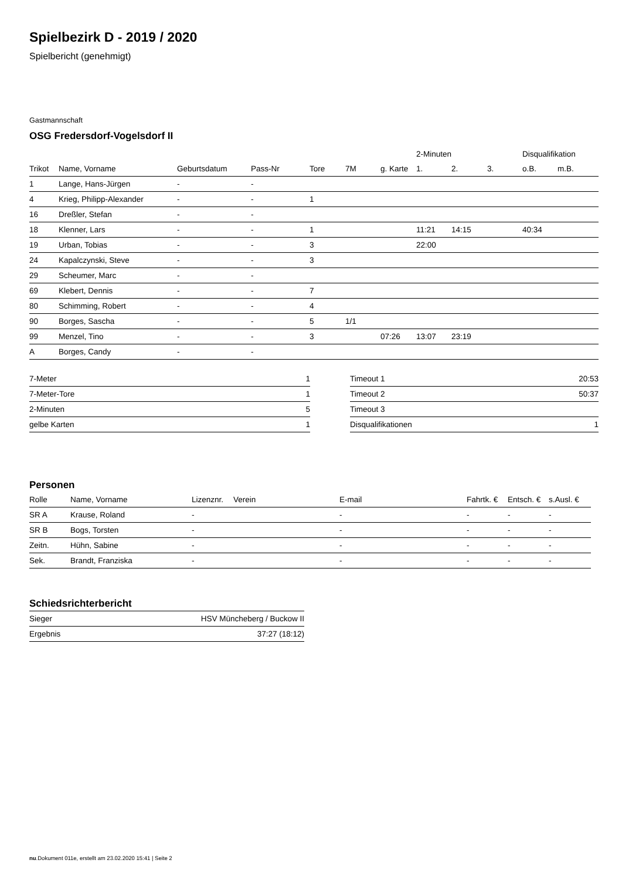Spielbezirk D - 2019 / 2020
Spielbericht (genehmigt)
Gastmannschaft
OSG Fredersdorf-Vogelsdorf II
| | | | | | | | 2-Minuten | | | Disqualifikation | |
| --- | --- | --- | --- | --- | --- | --- | --- | --- | --- | --- | --- |
| Trikot | Name, Vorname | Geburtsdatum | Pass-Nr | Tore | 7M | g. Karte | 1. | 2. | 3. | o.B. | m.B. |
| 1 | Lange, Hans-Jürgen | - | - | | | | | | | | |
| 4 | Krieg, Philipp-Alexander | - | - | 1 | | | | | | | |
| 16 | Dreßler, Stefan | - | - | | | | | | | | |
| 18 | Klenner, Lars | - | - | 1 | | | 11:21 | 14:15 | | 40:34 | |
| 19 | Urban, Tobias | - | - | 3 | | | 22:00 | | | | |
| 24 | Kapalczynski, Steve | - | - | 3 | | | | | | | |
| 29 | Scheumer, Marc | - | - | | | | | | | | |
| 69 | Klebert, Dennis | - | - | 7 | | | | | | | |
| 80 | Schimming, Robert | - | - | 4 | | | | | | | |
| 90 | Borges, Sascha | - | - | 5 | 1/1 | | | | | | |
| 99 | Menzel, Tino | - | - | 3 | | 07:26 | 13:07 | 23:19 | | | |
| A | Borges, Candy | - | - | | | | | | | | |
| 7-Meter | 1 |
| 7-Meter-Tore | 1 |
| 2-Minuten | 5 |
| gelbe Karten | 1 |
| Timeout 1 | 20:53 |
| Timeout 2 | 50:37 |
| Timeout 3 | |
| Disqualifikationen | 1 |
Personen
| Rolle | Name, Vorname | Lizenznr. | Verein | E-mail | Fahrtk. € | Entsch. € | s.Ausl. € |
| --- | --- | --- | --- | --- | --- | --- | --- |
| SR A | Krause, Roland | - | | - | - | - | - |
| SR B | Bogs, Torsten | - | | - | - | - | - |
| Zeitn. | Hühn, Sabine | - | | - | - | - | - |
| Sek. | Brandt, Franziska | - | | - | - | - | - |
Schiedsrichterbericht
| Sieger | HSV Müncheberg / Buckow II |
| Ergebnis | 37:27 (18:12) |
nu.Dokument 011e, erstellt am 23.02.2020 15:41 | Seite 2